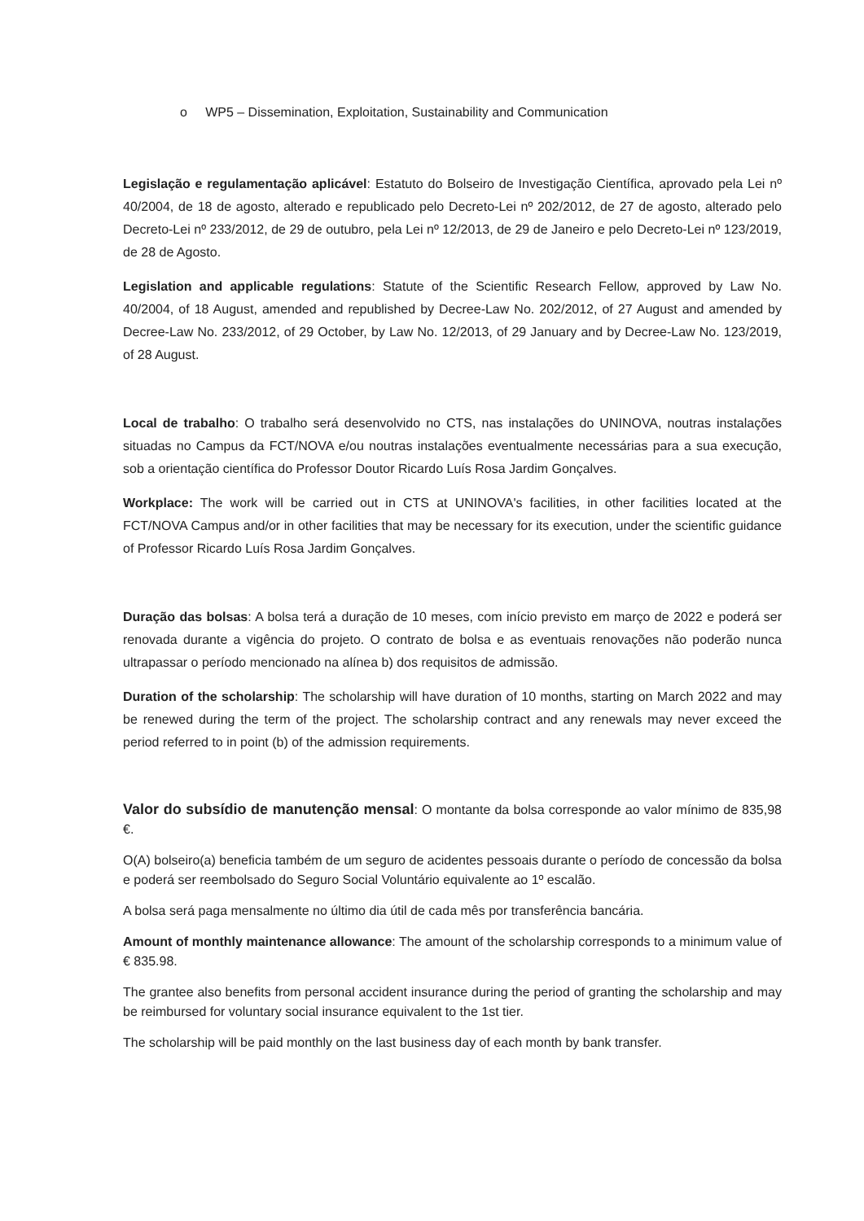o WP5 – Dissemination, Exploitation, Sustainability and Communication
Legislação e regulamentação aplicável: Estatuto do Bolseiro de Investigação Científica, aprovado pela Lei nº 40/2004, de 18 de agosto, alterado e republicado pelo Decreto-Lei nº 202/2012, de 27 de agosto, alterado pelo Decreto-Lei nº 233/2012, de 29 de outubro, pela Lei nº 12/2013, de 29 de Janeiro e pelo Decreto-Lei nº 123/2019, de 28 de Agosto.
Legislation and applicable regulations: Statute of the Scientific Research Fellow, approved by Law No. 40/2004, of 18 August, amended and republished by Decree-Law No. 202/2012, of 27 August and amended by Decree-Law No. 233/2012, of 29 October, by Law No. 12/2013, of 29 January and by Decree-Law No. 123/2019, of 28 August.
Local de trabalho: O trabalho será desenvolvido no CTS, nas instalações do UNINOVA, noutras instalações situadas no Campus da FCT/NOVA e/ou noutras instalações eventualmente necessárias para a sua execução, sob a orientação científica do Professor Doutor Ricardo Luís Rosa Jardim Gonçalves.
Workplace: The work will be carried out in CTS at UNINOVA's facilities, in other facilities located at the FCT/NOVA Campus and/or in other facilities that may be necessary for its execution, under the scientific guidance of Professor Ricardo Luís Rosa Jardim Gonçalves.
Duração das bolsas: A bolsa terá a duração de 10 meses, com início previsto em março de 2022 e poderá ser renovada durante a vigência do projeto. O contrato de bolsa e as eventuais renovações não poderão nunca ultrapassar o período mencionado na alínea b) dos requisitos de admissão.
Duration of the scholarship: The scholarship will have duration of 10 months, starting on March 2022 and may be renewed during the term of the project. The scholarship contract and any renewals may never exceed the period referred to in point (b) of the admission requirements.
Valor do subsídio de manutenção mensal: O montante da bolsa corresponde ao valor mínimo de 835,98 €.
O(A) bolseiro(a) beneficia também de um seguro de acidentes pessoais durante o período de concessão da bolsa e poderá ser reembolsado do Seguro Social Voluntário equivalente ao 1º escalão.
A bolsa será paga mensalmente no último dia útil de cada mês por transferência bancária.
Amount of monthly maintenance allowance: The amount of the scholarship corresponds to a minimum value of € 835.98.
The grantee also benefits from personal accident insurance during the period of granting the scholarship and may be reimbursed for voluntary social insurance equivalent to the 1st tier.
The scholarship will be paid monthly on the last business day of each month by bank transfer.